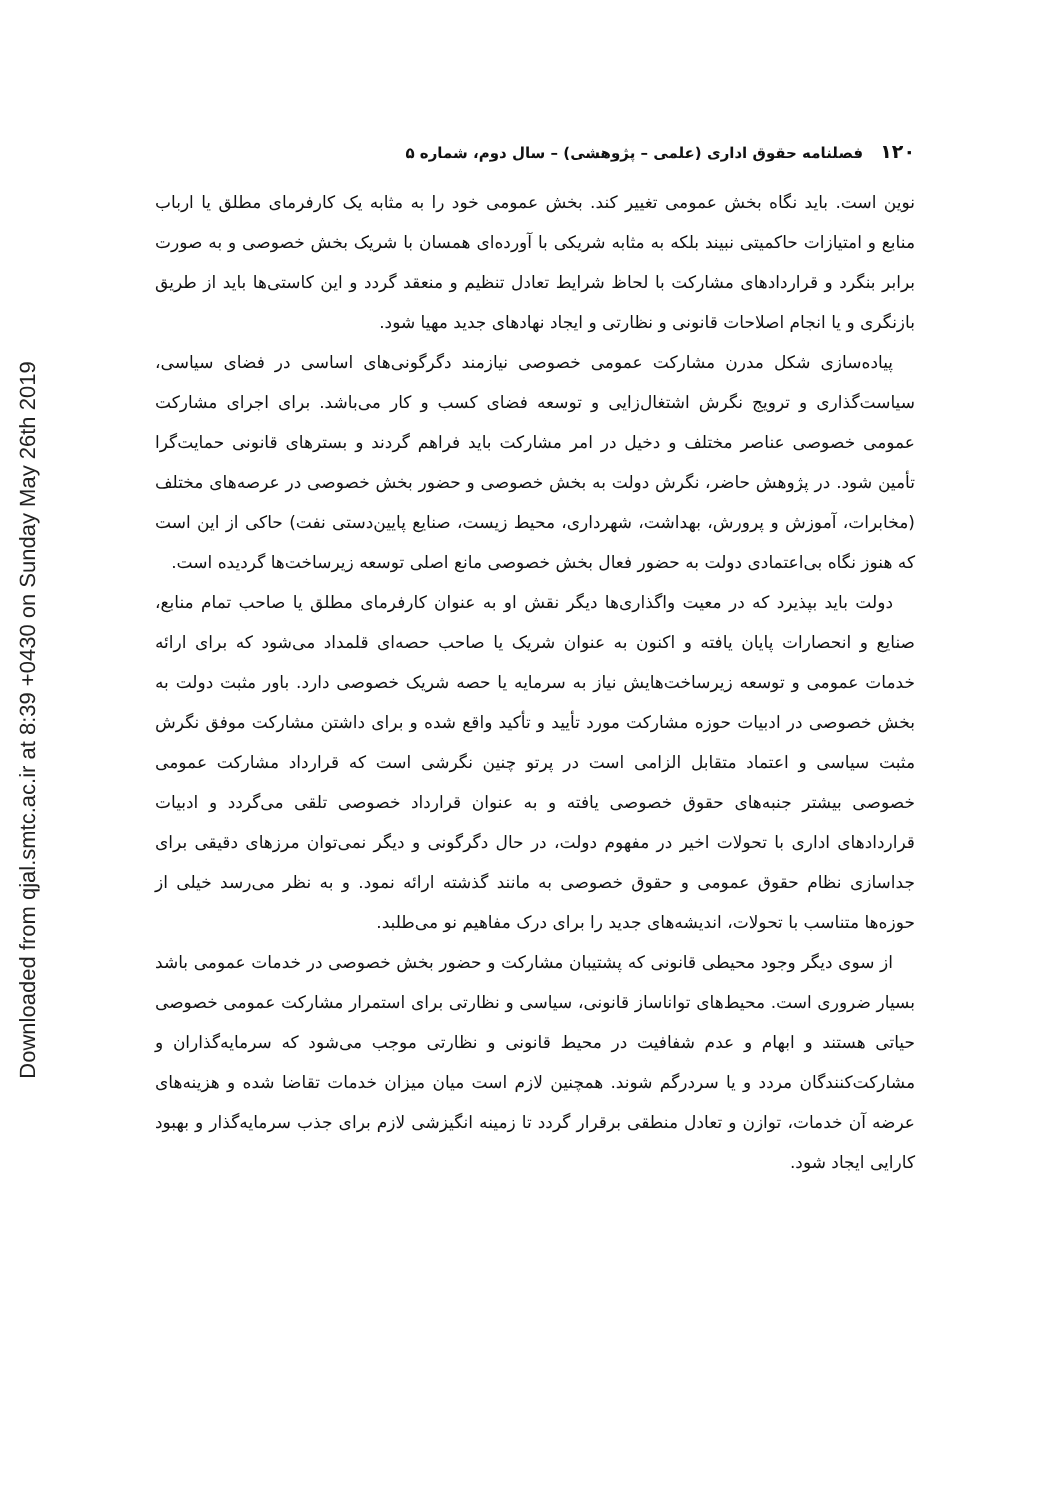Downloaded from qjal.smtc.ac.ir at 8:39 +0430 on Sunday May 26th 2019
۱۲۰ فصلنامه حقوق اداری (علمی – پژوهشی) – سال دوم، شماره ۵
نوین است. باید نگاه بخش عمومی تغییر کند. بخش عمومی خود را به مثابه یک کارفرمای مطلق یا ارباب منابع و امتیازات حاکمیتی نبیند بلکه به مثابه شریکی با آورده‌ای همسان با شریک بخش خصوصی و به صورت برابر بنگرد و قراردادهای مشارکت با لحاظ شرایط تعادل تنظیم و منعقد گردد و این کاستی‌ها باید از طریق بازنگری و یا انجام اصلاحات قانونی و نظارتی و ایجاد نهادهای جدید مهیا شود.
پیاده‌سازی شکل مدرن مشارکت عمومی خصوصی نیازمند دگرگونی‌های اساسی در فضای سیاسی، سیاست‌گذاری و ترویج نگرش اشتغال‌زایی و توسعه فضای کسب و کار می‌باشد. برای اجرای مشارکت عمومی خصوصی عناصر مختلف و دخیل در امر مشارکت باید فراهم گردند و بسترهای قانونی حمایت‌گرا تأمین شود. در پژوهش حاضر، نگرش دولت به بخش خصوصی و حضور بخش خصوصی در عرصه‌های مختلف (مخابرات، آموزش و پرورش، بهداشت، شهرداری، محیط زیست، صنایع پایین‌دستی نفت) حاکی از این است که هنوز نگاه بی‌اعتمادی دولت به حضور فعال بخش خصوصی مانع اصلی توسعه زیرساخت‌ها گردیده است.
دولت باید بپذیرد که در معیت واگذاری‌ها دیگر نقش او به عنوان کارفرمای مطلق یا صاحب تمام منابع، صنایع و انحصارات پایان یافته و اکنون به عنوان شریک یا صاحب حصه‌ای قلمداد می‌شود که برای ارائه خدمات عمومی و توسعه زیرساخت‌هایش نیاز به سرمایه یا حصه شریک خصوصی دارد. باور مثبت دولت به بخش خصوصی در ادبیات حوزه مشارکت مورد تأیید و تأکید واقع شده و برای داشتن مشارکت موفق نگرش مثبت سیاسی و اعتماد متقابل الزامی است در پرتو چنین نگرشی است که قرارداد مشارکت عمومی خصوصی بیشتر جنبه‌های حقوق خصوصی یافته و به عنوان قرارداد خصوصی تلقی می‌گردد و ادبیات قراردادهای اداری با تحولات اخیر در مفهوم دولت، در حال دگرگونی و دیگر نمی‌توان مرزهای دقیقی برای جداسازی نظام حقوق عمومی و حقوق خصوصی به مانند گذشته ارائه نمود. و به نظر می‌رسد خیلی از حوزه‌ها متناسب با تحولات، اندیشه‌های جدید را برای درک مفاهیم نو می‌طلبد.
از سوی دیگر وجود محیطی قانونی که پشتیبان مشارکت و حضور بخش خصوصی در خدمات عمومی باشد بسیار ضروری است. محیط‌های توانا‌ساز قانونی، سیاسی و نظارتی برای استمرار مشارکت عمومی خصوصی حیاتی هستند و ابهام و عدم شفافیت در محیط قانونی و نظارتی موجب می‌شود که سرمایه‌گذاران و مشارکت‌کنندگان مردد و یا سردرگم شوند. همچنین لازم است میان میزان خدمات تقاضا شده و هزینه‌های عرضه آن خدمات، توازن و تعادل منطقی برقرار گردد تا زمینه انگیزشی لازم برای جذب سرمایه‌گذار و بهبود کارایی ایجاد شود.